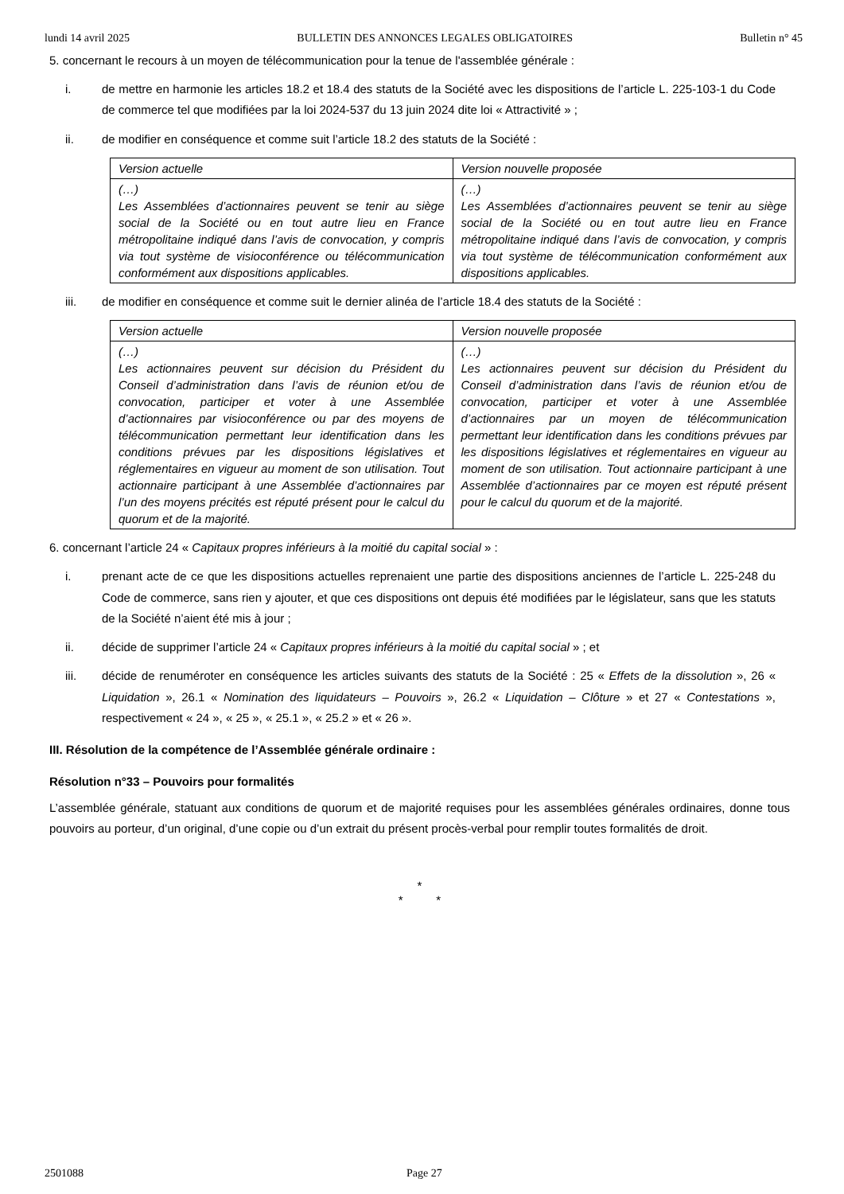lundi 14 avril 2025 BULLETIN DES ANNONCES LEGALES OBLIGATOIRES Bulletin n° 45
5. concernant le recours à un moyen de télécommunication pour la tenue de l'assemblée générale :
i. de mettre en harmonie les articles 18.2 et 18.4 des statuts de la Société avec les dispositions de l’article L. 225-103-1 du Code de commerce tel que modifiées par la loi 2024-537 du 13 juin 2024 dite loi « Attractivité » ;
ii. de modifier en conséquence et comme suit l’article 18.2 des statuts de la Société :
| Version actuelle | Version nouvelle proposée |
| (…) Les Assemblées d’actionnaires peuvent se tenir au siège social de la Société ou en tout autre lieu en France métropolitaine indiqué dans l’avis de convocation, y compris via tout système de visioconférence ou télécommunication conformément aux dispositions applicables. | (…) Les Assemblées d’actionnaires peuvent se tenir au siège social de la Société ou en tout autre lieu en France métropolitaine indiqué dans l’avis de convocation, y compris via tout système de télécommunication conformément aux dispositions applicables. |
iii. de modifier en conséquence et comme suit le dernier alinéa de l’article 18.4 des statuts de la Société :
| Version actuelle | Version nouvelle proposée |
| (…) Les actionnaires peuvent sur décision du Président du Conseil d’administration dans l’avis de réunion et/ou de convocation, participer et voter à une Assemblée d’actionnaires par visioconférence ou par des moyens de télécommunication permettant leur identification dans les conditions prévues par les dispositions législatives et réglementaires en vigueur au moment de son utilisation. Tout actionnaire participant à une Assemblée d’actionnaires par l’un des moyens précités est réputé présent pour le calcul du quorum et de la majorité. | (…) Les actionnaires peuvent sur décision du Président du Conseil d’administration dans l’avis de réunion et/ou de convocation, participer et voter à une Assemblée d’actionnaires par un moyen de télécommunication permettant leur identification dans les conditions prévues par les dispositions législatives et réglementaires en vigueur au moment de son utilisation. Tout actionnaire participant à une Assemblée d’actionnaires par ce moyen est réputé présent pour le calcul du quorum et de la majorité. |
6. concernant l’article 24 « Capitaux propres inférieurs à la moitié du capital social » :
i. prenant acte de ce que les dispositions actuelles reprenaient une partie des dispositions anciennes de l’article L. 225-248 du Code de commerce, sans rien y ajouter, et que ces dispositions ont depuis été modifiées par le législateur, sans que les statuts de la Société n’aient été mis à jour ;
ii. décide de supprimer l’article 24 « Capitaux propres inférieurs à la moitié du capital social » ; et
iii. décide de renuméroter en conséquence les articles suivants des statuts de la Société : 25 « Effets de la dissolution », 26 « Liquidation », 26.1 « Nomination des liquidateurs – Pouvoirs », 26.2 « Liquidation – Clôture » et 27 « Contestations », respectivement « 24 », « 25 », « 25.1 », « 25.2 » et « 26 ».
III. Résolution de la compétence de l’Assemblée générale ordinaire :
Résolution n°33 – Pouvoirs pour formalités
L’assemblée générale, statuant aux conditions de quorum et de majorité requises pour les assemblées générales ordinaires, donne tous pouvoirs au porteur, d’un original, d’une copie ou d’un extrait du présent procès-verbal pour remplir toutes formalités de droit.
*
* *
2501088 Page 27